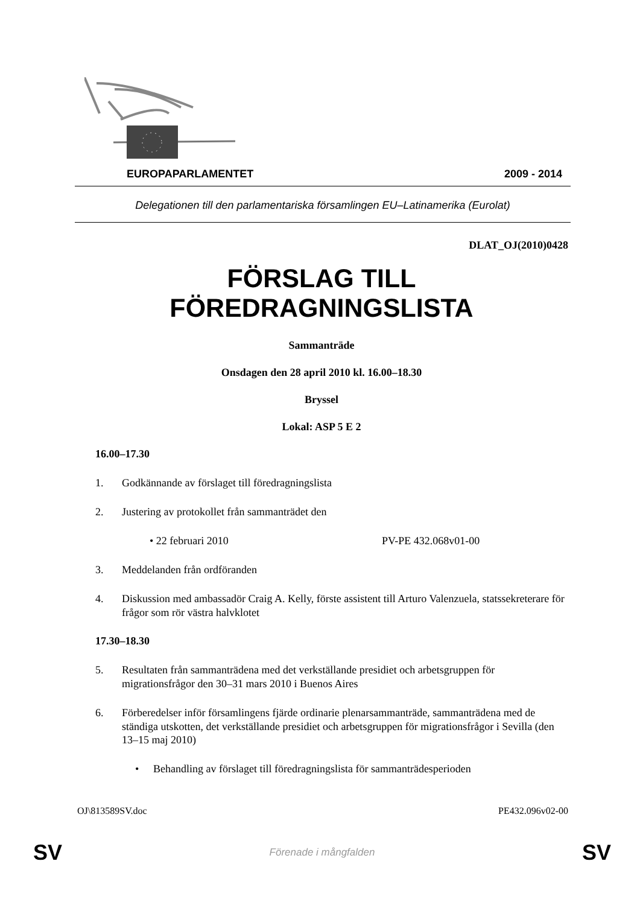EUROPAPARLAMENTET 2009 - 2014
Delegationen till den parlamentariska församlingen EU–Latinamerika (Eurolat)
DLAT_OJ(2010)0428
FÖRSLAG TILL
FÖREDRAGNINGSLISTA
Sammanträde
Onsdagen den 28 april 2010 kl. 16.00–18.30
Bryssel
Lokal: ASP 5 E 2
16.00–17.30
1. Godkännande av förslaget till föredragningslista
2. Justering av protokollet från sammanträdet den
• 22 februari 2010 PV-PE 432.068v01-00
3. Meddelanden från ordföranden
4. Diskussion med ambassadör Craig A. Kelly, förste assistent till Arturo Valenzuela, statssekreterare för frågor som rör västra halvklotet
17.30–18.30
5. Resultaten från sammanträdena med det verkställande presidiet och arbetsgruppen för migrationsfrågor den 30–31 mars 2010 i Buenos Aires
6. Förberedelser inför församlingens fjärde ordinarie plenarsammanträde, sammanträdena med de ständiga utskotten, det verkställande presidiet och arbetsgruppen för migrationsfrågor i Sevilla (den 13–15 maj 2010)
• Behandling av förslaget till föredragningslista för sammanträdesperioden
OJ\813589SV.doc PE432.096v02-00
SV Förenade i mångfalden SV